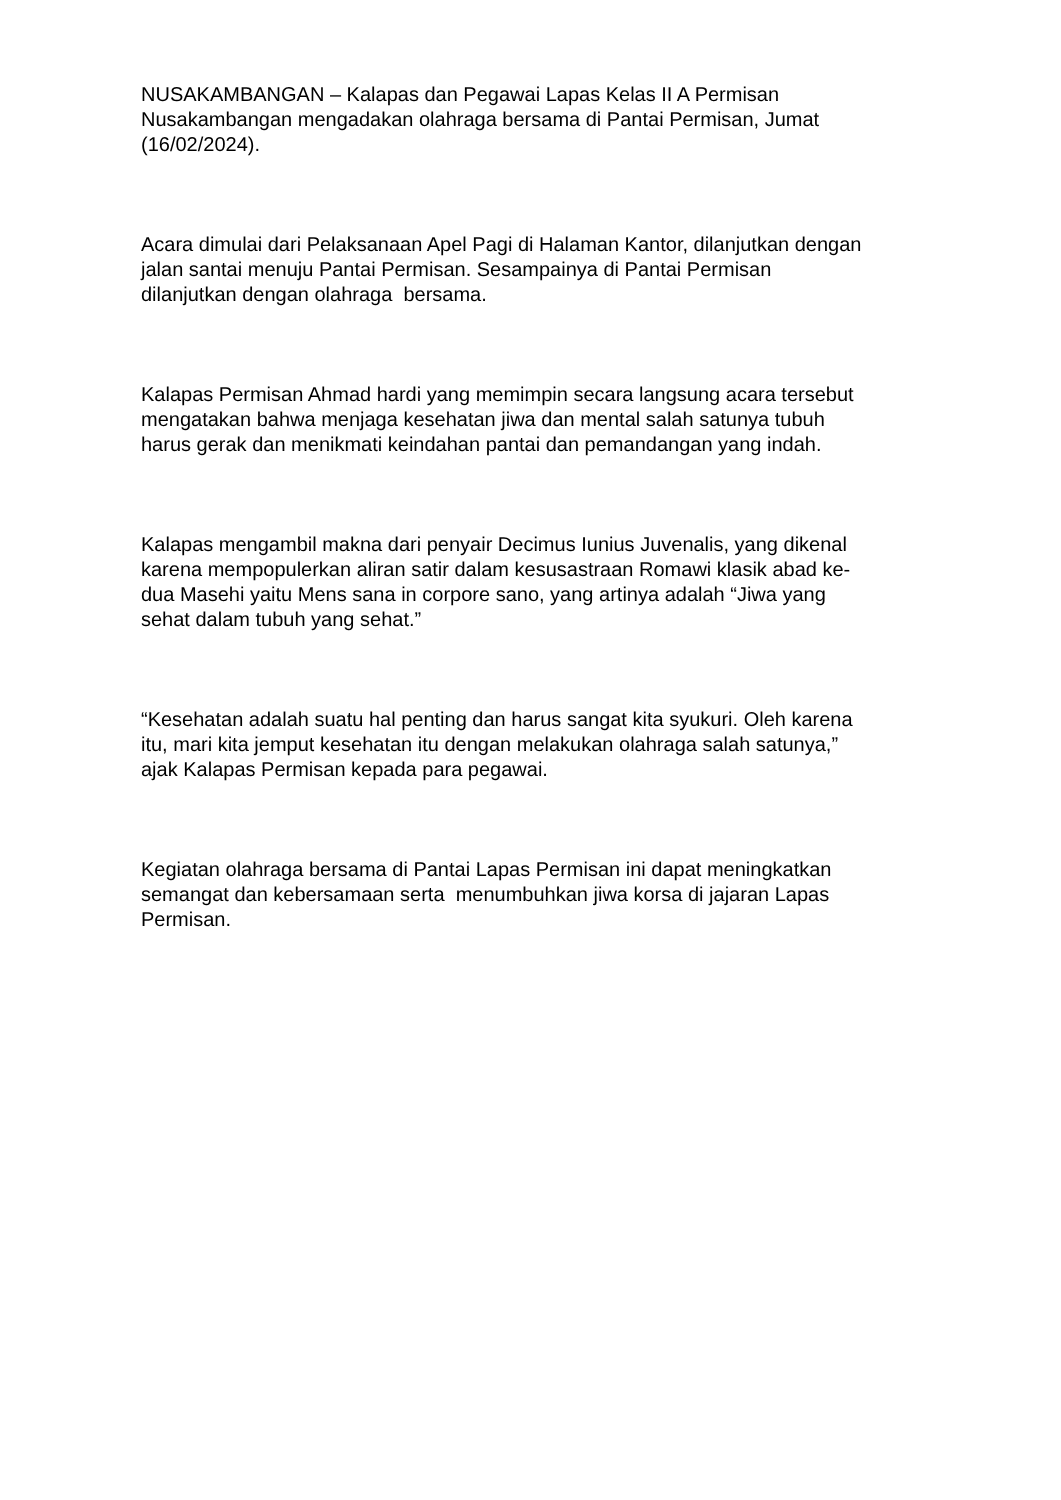NUSAKAMBANGAN – Kalapas dan Pegawai Lapas Kelas II A Permisan
Nusakambangan mengadakan olahraga bersama di Pantai Permisan, Jumat
(16/02/2024).
Acara dimulai dari Pelaksanaan Apel Pagi di Halaman Kantor, dilanjutkan dengan
jalan santai menuju Pantai Permisan. Sesampainya di Pantai Permisan
dilanjutkan dengan olahraga bersama.
Kalapas Permisan Ahmad hardi yang memimpin secara langsung acara tersebut
mengatakan bahwa menjaga kesehatan jiwa dan mental salah satunya tubuh
harus gerak dan menikmati keindahan pantai dan pemandangan yang indah.
Kalapas mengambil makna dari penyair Decimus Iunius Juvenalis, yang dikenal
karena mempopulerkan aliran satir dalam kesusastraan Romawi klasik abad ke-
dua Masehi yaitu Mens sana in corpore sano, yang artinya adalah “Jiwa yang
sehat dalam tubuh yang sehat.”
“Kesehatan adalah suatu hal penting dan harus sangat kita syukuri. Oleh karena
itu, mari kita jemput kesehatan itu dengan melakukan olahraga salah satunya,”
ajak Kalapas Permisan kepada para pegawai.
Kegiatan olahraga bersama di Pantai Lapas Permisan ini dapat meningkatkan
semangat dan kebersamaan serta menumbuhkan jiwa korsa di jajaran Lapas
Permisan.